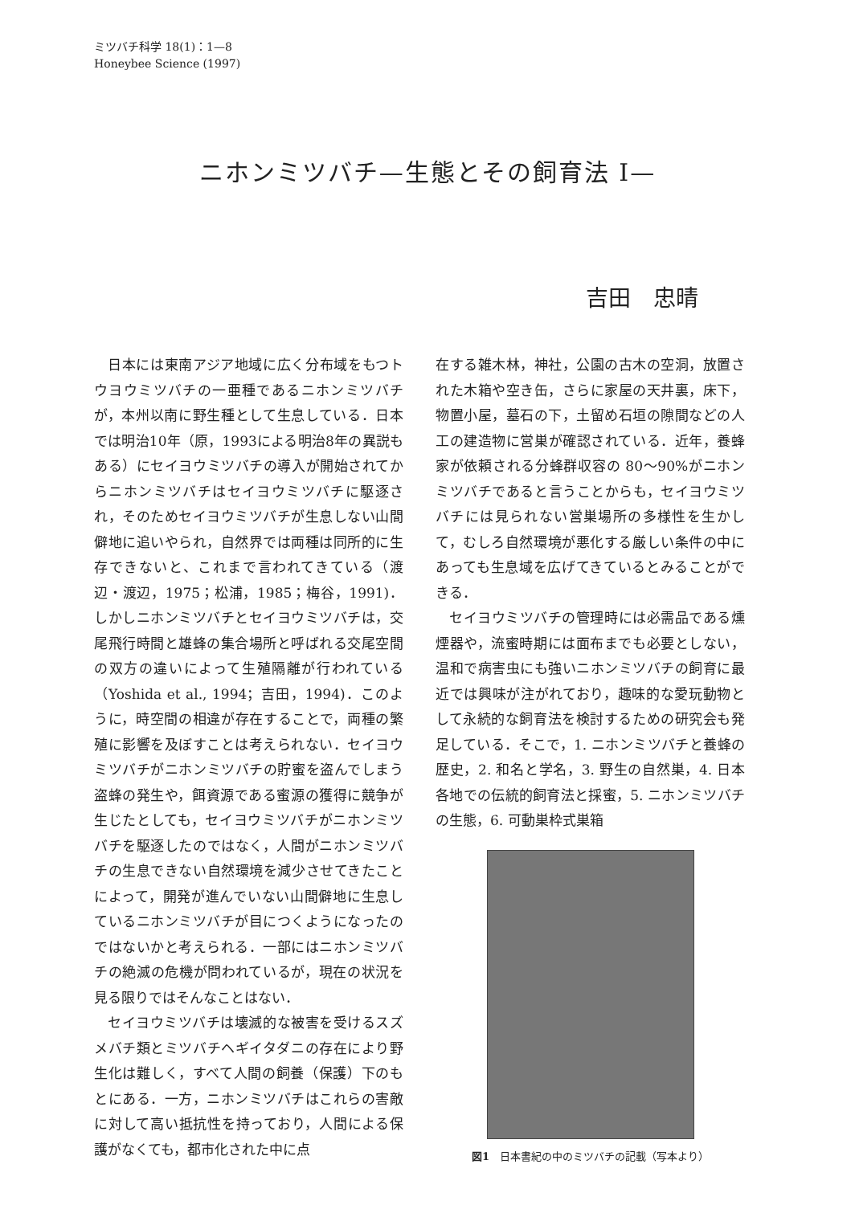ミツバチ科学 18(1)：1—8
Honeybee Science (1997)
ニホンミツバチ—生態とその飼育法 I—
吉田　忠晴
日本には東南アジア地域に広く分布域をもつトウヨウミツバチの一亜種であるニホンミツバチが，本州以南に野生種として生息している．日本では明治10年（原，1993による明治8年の異説もある）にセイヨウミツバチの導入が開始されてからニホンミツバチはセイヨウミツバチに駆逐され，そのためセイヨウミツバチが生息しない山間僻地に追いやられ，自然界では両種は同所的に生存できないと、これまで言われてきている（渡辺・渡辺，1975；松浦，1985；梅谷，1991)．しかしニホンミツバチとセイヨウミツバチは，交尾飛行時間と雄蜂の集合場所と呼ばれる交尾空間の双方の違いによって生殖隔離が行われている（Yoshida et al., 1994；吉田，1994)．このように，時空間の相違が存在することで，両種の繁殖に影響を及ぼすことは考えられない．セイヨウミツバチがニホンミツバチの貯蜜を盗んでしまう盗蜂の発生や，餌資源である蜜源の獲得に競争が生じたとしても，セイヨウミツバチがニホンミツバチを駆逐したのではなく，人間がニホンミツバチの生息できない自然環境を減少させてきたことによって，開発が進んでいない山間僻地に生息しているニホンミツバチが目につくようになったのではないかと考えられる．一部にはニホンミツバチの絶滅の危機が問われているが，現在の状況を見る限りではそんなことはない．
セイヨウミツバチは壊滅的な被害を受けるスズメバチ類とミツバチヘギイタダニの存在により野生化は難しく，すべて人間の飼養（保護）下のもとにある．一方，ニホンミツバチはこれらの害敵に対して高い抵抗性を持っており，人間による保護がなくても，都市化された中に点
在する雑木林，神社，公園の古木の空洞，放置された木箱や空き缶，さらに家屋の天井裏，床下，物置小屋，墓石の下，土留め石垣の隙間などの人工の建造物に営巣が確認されている．近年，養蜂家が依頼される分蜂群収容の 80〜90%がニホンミツバチであると言うことからも，セイヨウミツバチには見られない営巣場所の多様性を生かして，むしろ自然環境が悪化する厳しい条件の中にあっても生息域を広げてきているとみることができる．
セイヨウミツバチの管理時には必需品である燻煙器や，流蜜時期には面布までも必要としない，温和で病害虫にも強いニホンミツバチの飼育に最近では興味が注がれており，趣味的な愛玩動物として永続的な飼育法を検討するための研究会も発足している．そこで，1. ニホンミツバチと養蜂の歴史，2. 和名と学名，3. 野生の自然巣，4. 日本各地での伝統的飼育法と採蜜，5. ニホンミツバチの生態，6. 可動巣枠式巣箱
図1　日本書紀の中のミツバチの記載（写本より）